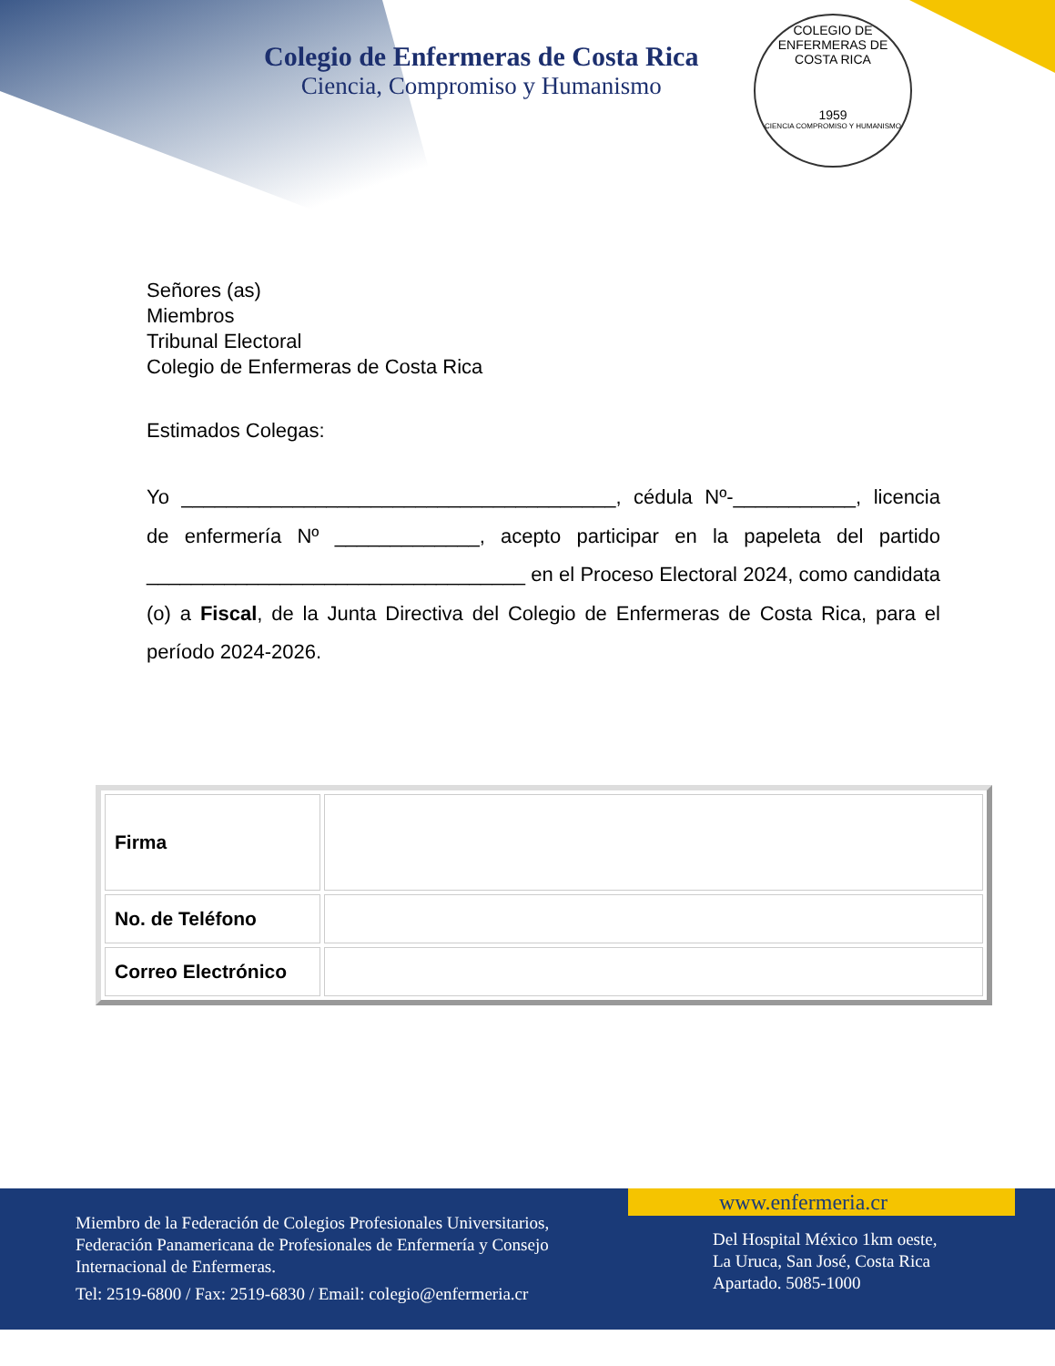Colegio de Enfermeras de Costa Rica
Ciencia, Compromiso y Humanismo
COLEGIO DE ENFERMERAS DE COSTA RICA
1959
CIENCIA COMPROMISO Y HUMANISMO
Señores (as)
Miembros
Tribunal Electoral
Colegio de Enfermeras de Costa Rica
Estimados Colegas:
Yo _______________________________________, cédula Nº-___________, licencia de enfermería Nº _____________, acepto participar en la papeleta del partido __________________________________ en el Proceso Electoral 2024, como candidata (o) a Fiscal, de la Junta Directiva del Colegio de Enfermeras de Costa Rica, para el período 2024-2026.
| Firma | |
| No. de Teléfono | |
| Correo Electrónico | |
www.enfermeria.cr
Miembro de la Federación de Colegios Profesionales Universitarios,
Federación Panamericana de Profesionales de Enfermería y Consejo
Internacional de Enfermeras.
Tel: 2519-6800 / Fax: 2519-6830 / Email: colegio@enfermeria.cr
Del Hospital México 1km oeste,
La Uruca, San José, Costa Rica
Apartado. 5085-1000